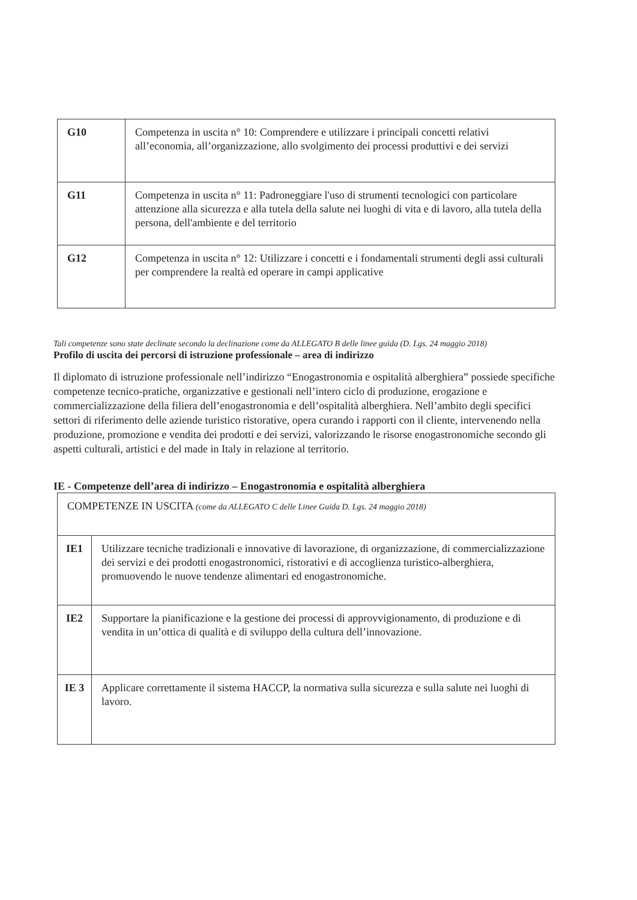| G10 | Competenza in uscita n° 10: Comprendere e utilizzare i principali concetti relativi all’economia, all’organizzazione, allo svolgimento dei processi produttivi e dei servizi |
| G11 | Competenza in uscita n° 11: Padroneggiare l'uso di strumenti tecnologici con particolare attenzione alla sicurezza e alla tutela della salute nei luoghi di vita e di lavoro, alla tutela della persona, dell'ambiente e del territorio |
| G12 | Competenza in uscita n° 12: Utilizzare i concetti e i fondamentali strumenti degli assi culturali per comprendere la realtà ed operare in campi applicative |
Tali competenze sono state declinate secondo la declinazione come da ALLEGATO B delle linee guida (D. Lgs. 24 maggio 2018)
Profilo di uscita dei percorsi di istruzione professionale – area di indirizzo
Il diplomato di istruzione professionale nell’indirizzo “Enogastronomia e ospitalità alberghiera” possiede specifiche competenze tecnico-pratiche, organizzative e gestionali nell’intero ciclo di produzione, erogazione e commercializzazione della filiera dell’enogastronomia e dell’ospitalità alberghiera. Nell’ambito degli specifici settori di riferimento delle aziende turistico ristorative, opera curando i rapporti con il cliente, intervenendo nella produzione, promozione e vendita dei prodotti e dei servizi, valorizzando le risorse enogastronomiche secondo gli aspetti culturali, artistici e del made in Italy in relazione al territorio.
IE - Competenze dell’area di indirizzo – Enogastronomia e ospitalità alberghiera
| COMPETENZE IN USCITA (come da ALLEGATO C delle Linee Guida D. Lgs. 24 maggio 2018) | |
| IE1 | Utilizzare tecniche tradizionali e innovative di lavorazione, di organizzazione, di commercializzazione dei servizi e dei prodotti enogastronomici, ristorativi e di accoglienza turistico-alberghiera, promuovendo le nuove tendenze alimentari ed enogastronomiche. |
| IE2 | Supportare la pianificazione e la gestione dei processi di approvvigionamento, di produzione e di vendita in un’ottica di qualità e di sviluppo della cultura dell’innovazione. |
| IE 3 | Applicare correttamente il sistema HACCP, la normativa sulla sicurezza e sulla salute nei luoghi di lavoro. |